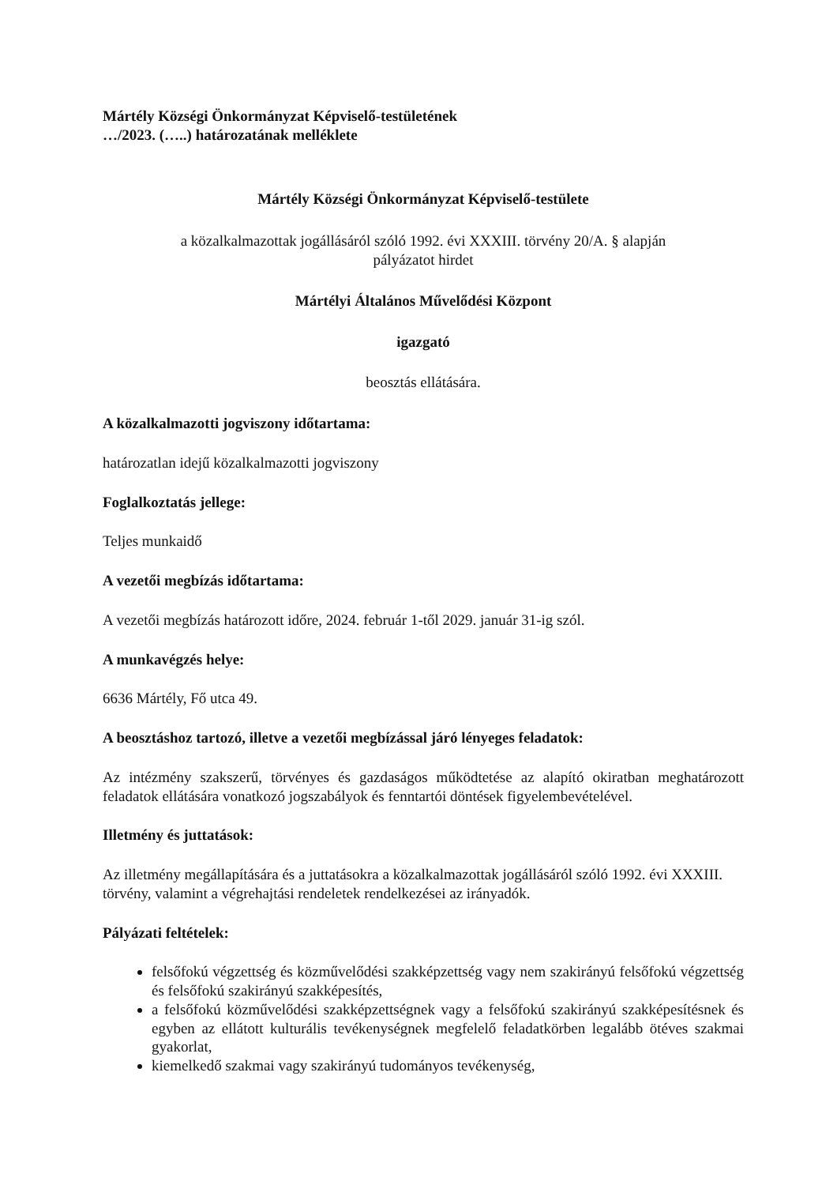Mártély Községi Önkormányzat Képviselő-testületének
…/2023. (…..) határozatának melléklete
Mártély Községi Önkormányzat Képviselő-testülete
a közalkalmazottak jogállásáról szóló 1992. évi XXXIII. törvény 20/A. § alapján
pályázatot hirdet
Mártélyi Általános Művelődési Központ
igazgató
beosztás ellátására.
A közalkalmazotti jogviszony időtartama:
határozatlan idejű közalkalmazotti jogviszony
Foglalkoztatás jellege:
Teljes munkaidő
A vezetői megbízás időtartama:
A vezetői megbízás határozott időre, 2024. február 1-től 2029. január 31-ig szól.
A munkavégzés helye:
6636 Mártély, Fő utca 49.
A beosztáshoz tartozó, illetve a vezetői megbízással járó lényeges feladatok:
Az intézmény szakszerű, törvényes és gazdaságos működtetése az alapító okiratban meghatározott feladatok ellátására vonatkozó jogszabályok és fenntartói döntések figyelembevételével.
Illetmény és juttatások:
Az illetmény megállapítására és a juttatásokra a közalkalmazottak jogállásáról szóló 1992. évi XXXIII. törvény, valamint a végrehajtási rendeletek rendelkezései az irányadók.
Pályázati feltételek:
felsőfokú végzettség és közművelődési szakképzettség vagy nem szakirányú felsőfokú végzettség és felsőfokú szakirányú szakképesítés,
a felsőfokú közművelődési szakképzettségnek vagy a felsőfokú szakirányú szakképesítésnek és egyben az ellátott kulturális tevékenységnek megfelelő feladatkörben legalább ötéves szakmai gyakorlat,
kiemelkedő szakmai vagy szakirányú tudományos tevékenység,